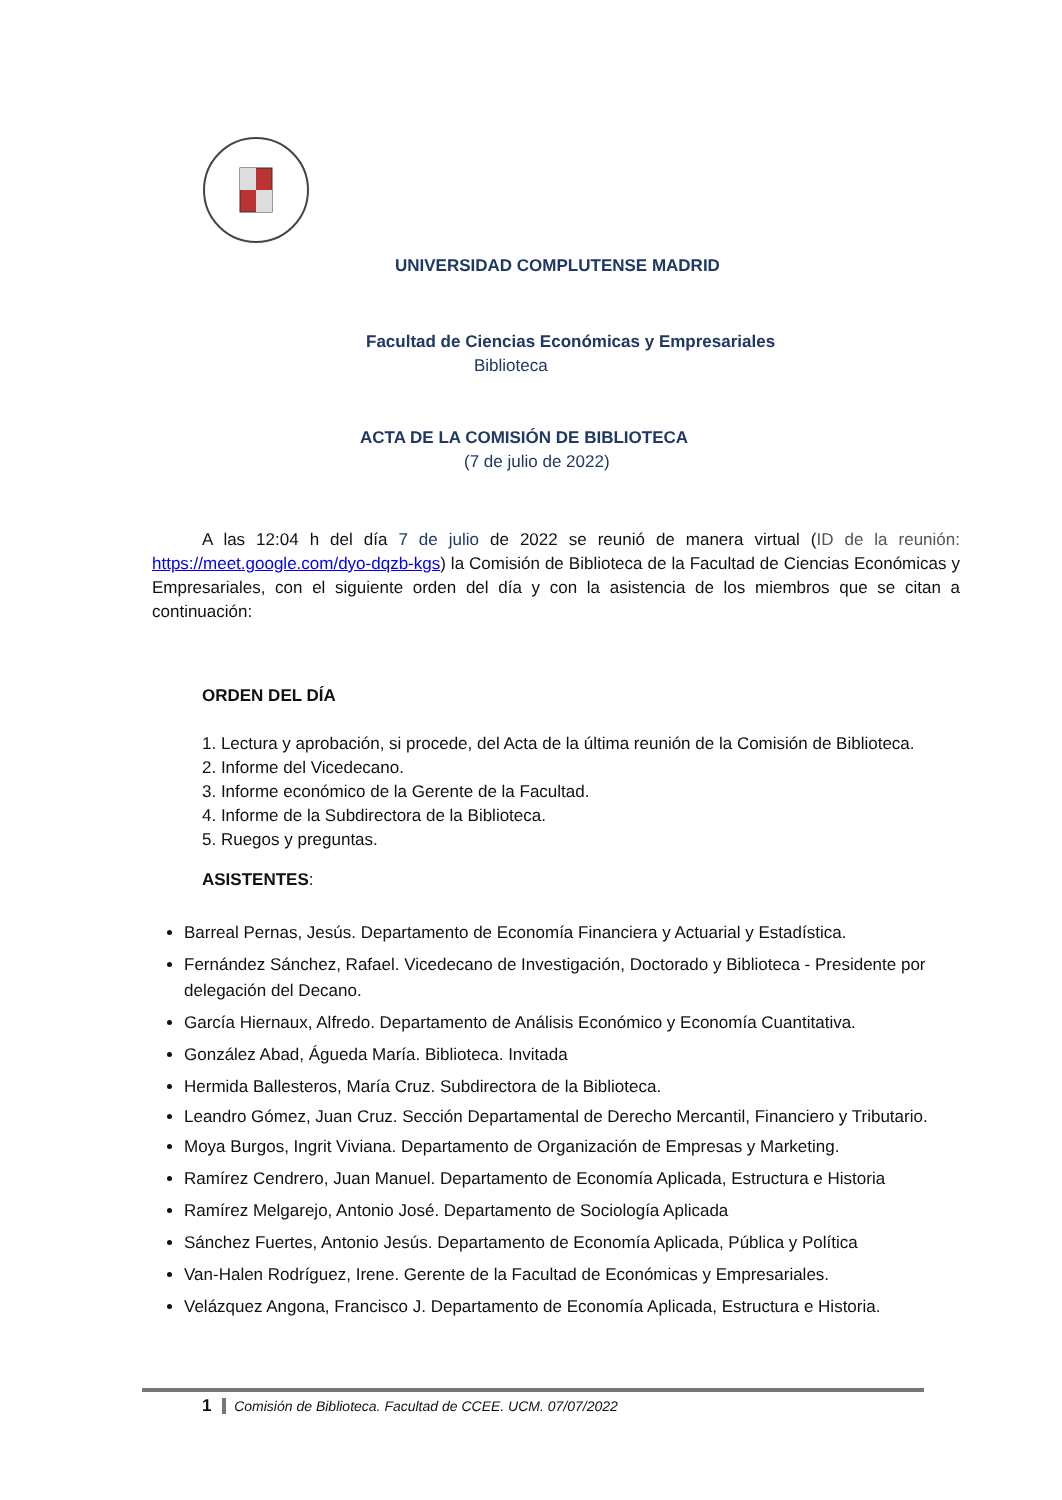UNIVERSIDAD COMPLUTENSE MADRID
Facultad de Ciencias Económicas y Empresariales
Biblioteca
ACTA DE LA COMISIÓN DE BIBLIOTECA
(7 de julio de 2022)
A las 12:04 h del día 7 de julio de 2022 se reunió de manera virtual (ID de la reunión: https://meet.google.com/dyo-dqzb-kgs) la Comisión de Biblioteca de la Facultad de Ciencias Económicas y Empresariales, con el siguiente orden del día y con la asistencia de los miembros que se citan a continuación:
ORDEN DEL DÍA
1. Lectura y aprobación, si procede, del Acta de la última reunión de la Comisión de Biblioteca.
2. Informe del Vicedecano.
3. Informe económico de la Gerente de la Facultad.
4. Informe de la Subdirectora de la Biblioteca.
5. Ruegos y preguntas.
ASISTENTES:
Barreal Pernas, Jesús. Departamento de Economía Financiera y Actuarial y Estadística.
Fernández Sánchez, Rafael. Vicedecano de Investigación, Doctorado y Biblioteca - Presidente por delegación del Decano.
García Hiernaux, Alfredo. Departamento de Análisis Económico y Economía Cuantitativa.
González Abad, Águeda María. Biblioteca. Invitada
Hermida Ballesteros, María Cruz. Subdirectora de la Biblioteca.
Leandro Gómez, Juan Cruz. Sección Departamental de Derecho Mercantil, Financiero y Tributario.
Moya Burgos, Ingrit Viviana. Departamento de Organización de Empresas y Marketing.
Ramírez Cendrero, Juan Manuel. Departamento de Economía Aplicada, Estructura e Historia
Ramírez Melgarejo, Antonio José. Departamento de Sociología Aplicada
Sánchez Fuertes, Antonio Jesús. Departamento de Economía Aplicada, Pública y Política
Van-Halen Rodríguez, Irene. Gerente de la Facultad de Económicas y Empresariales.
Velázquez Angona, Francisco J. Departamento de Economía Aplicada, Estructura e Historia.
1 Comisión de Biblioteca. Facultad de CCEE. UCM. 07/07/2022